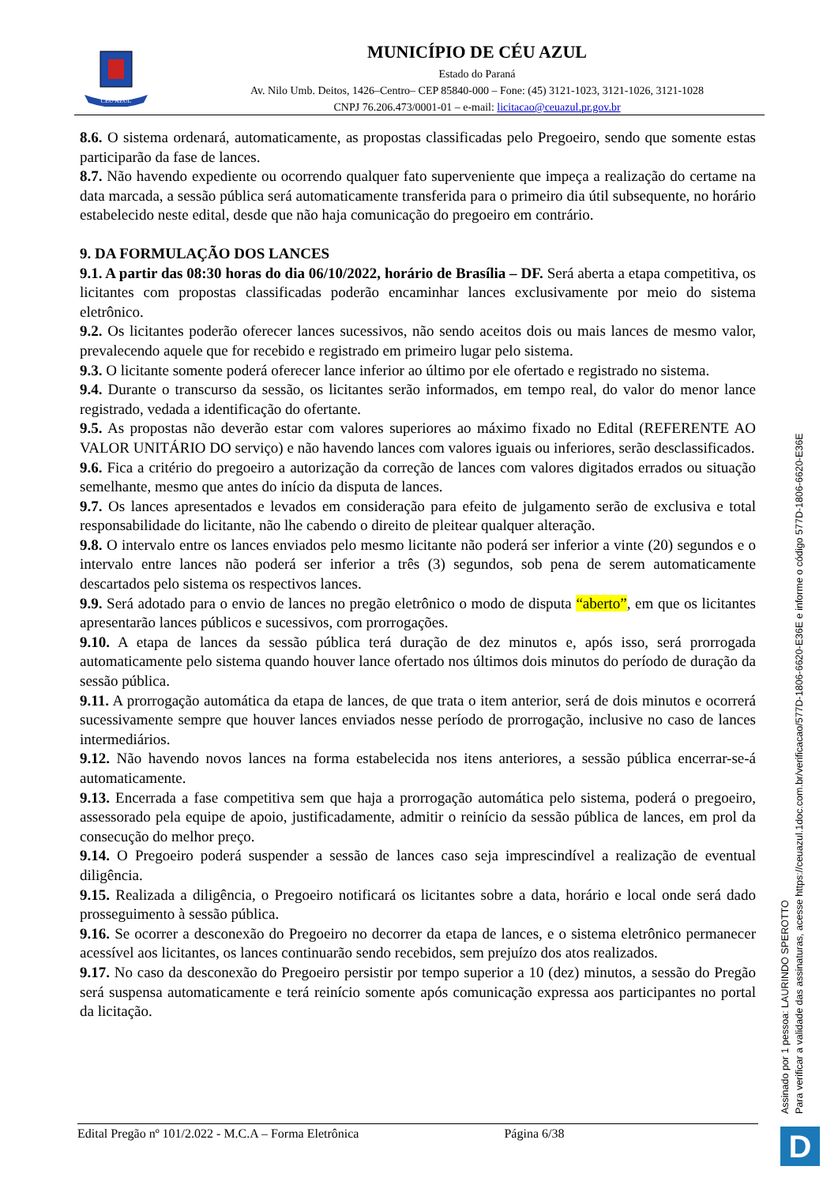CÉU AZUL
MUNICÍPIO DE CÉU AZUL
Estado do Paraná
Av. Nilo Umb. Deitos, 1426–Centro– CEP 85840-000 – Fone: (45) 3121-1023, 3121-1026, 3121-1028
CNPJ 76.206.473/0001-01 – e-mail: licitacao@ceuazul.pr.gov.br
8.6. O sistema ordenará, automaticamente, as propostas classificadas pelo Pregoeiro, sendo que somente estas participarão da fase de lances.
8.7. Não havendo expediente ou ocorrendo qualquer fato superveniente que impeça a realização do certame na data marcada, a sessão pública será automaticamente transferida para o primeiro dia útil subsequente, no horário estabelecido neste edital, desde que não haja comunicação do pregoeiro em contrário.
9. DA FORMULAÇÃO DOS LANCES
9.1. A partir das 08:30 horas do dia 06/10/2022, horário de Brasília – DF. Será aberta a etapa competitiva, os licitantes com propostas classificadas poderão encaminhar lances exclusivamente por meio do sistema eletrônico.
9.2. Os licitantes poderão oferecer lances sucessivos, não sendo aceitos dois ou mais lances de mesmo valor, prevalecendo aquele que for recebido e registrado em primeiro lugar pelo sistema.
9.3. O licitante somente poderá oferecer lance inferior ao último por ele ofertado e registrado no sistema.
9.4. Durante o transcurso da sessão, os licitantes serão informados, em tempo real, do valor do menor lance registrado, vedada a identificação do ofertante.
9.5. As propostas não deverão estar com valores superiores ao máximo fixado no Edital (REFERENTE AO VALOR UNITÁRIO DO serviço) e não havendo lances com valores iguais ou inferiores, serão desclassificados.
9.6. Fica a critério do pregoeiro a autorização da correção de lances com valores digitados errados ou situação semelhante, mesmo que antes do início da disputa de lances.
9.7. Os lances apresentados e levados em consideração para efeito de julgamento serão de exclusiva e total responsabilidade do licitante, não lhe cabendo o direito de pleitear qualquer alteração.
9.8. O intervalo entre os lances enviados pelo mesmo licitante não poderá ser inferior a vinte (20) segundos e o intervalo entre lances não poderá ser inferior a três (3) segundos, sob pena de serem automaticamente descartados pelo sistema os respectivos lances.
9.9. Será adotado para o envio de lances no pregão eletrônico o modo de disputa “aberto”, em que os licitantes apresentarão lances públicos e sucessivos, com prorrogações.
9.10. A etapa de lances da sessão pública terá duração de dez minutos e, após isso, será prorrogada automaticamente pelo sistema quando houver lance ofertado nos últimos dois minutos do período de duração da sessão pública.
9.11. A prorrogação automática da etapa de lances, de que trata o item anterior, será de dois minutos e ocorrerá sucessivamente sempre que houver lances enviados nesse período de prorrogação, inclusive no caso de lances intermediários.
9.12. Não havendo novos lances na forma estabelecida nos itens anteriores, a sessão pública encerrar-se-á automaticamente.
9.13. Encerrada a fase competitiva sem que haja a prorrogação automática pelo sistema, poderá o pregoeiro, assessorado pela equipe de apoio, justificadamente, admitir o reinício da sessão pública de lances, em prol da consecução do melhor preço.
9.14. O Pregoeiro poderá suspender a sessão de lances caso seja imprescindível a realização de eventual diligência.
9.15. Realizada a diligência, o Pregoeiro notificará os licitantes sobre a data, horário e local onde será dado prosseguimento à sessão pública.
9.16. Se ocorrer a desconexão do Pregoeiro no decorrer da etapa de lances, e o sistema eletrônico permanecer acessível aos licitantes, os lances continuarão sendo recebidos, sem prejuízo dos atos realizados.
9.17. No caso da desconexão do Pregoeiro persistir por tempo superior a 10 (dez) minutos, a sessão do Pregão será suspensa automaticamente e terá reinício somente após comunicação expressa aos participantes no portal da licitação.
Edital Pregão nº 101/2.022 - M.C.A – Forma Eletrônica Página 6/38
Assinado por 1 pessoa: LAURINDO SPEROTTO
Para verificar a validade das assinaturas, acesse https://ceuazul.1doc.com.br/verificacao/577D-1806-6620-E36E e informe o código 577D-1806-6620-E36E
D